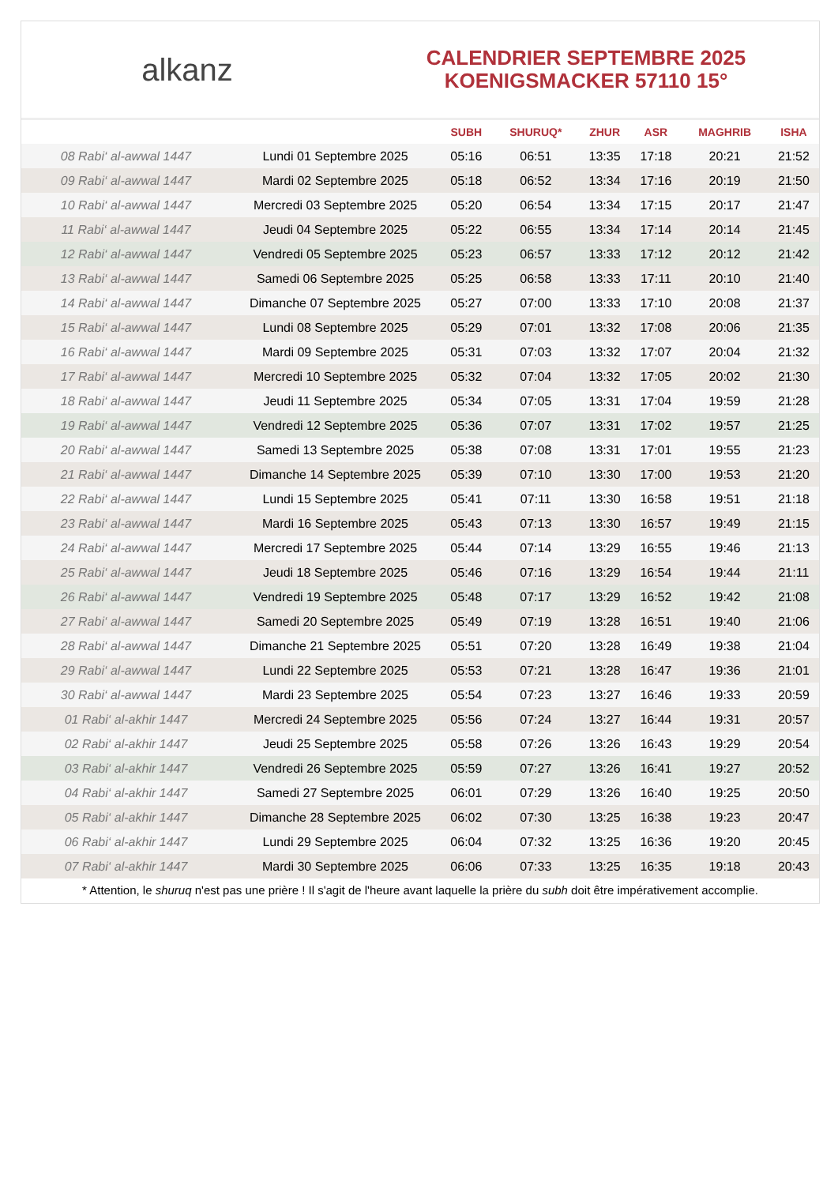alkanz
CALENDRIER SEPTEMBRE 2025
KOENIGSMACKER 57110 15°
| | | SUBH | SHURUQ* | ZHUR | ASR | MAGHRIB | ISHA |
| --- | --- | --- | --- | --- | --- | --- | --- |
| 08 Rabi‘ al-awwal 1447 | Lundi 01 Septembre 2025 | 05:16 | 06:51 | 13:35 | 17:18 | 20:21 | 21:52 |
| 09 Rabi‘ al-awwal 1447 | Mardi 02 Septembre 2025 | 05:18 | 06:52 | 13:34 | 17:16 | 20:19 | 21:50 |
| 10 Rabi‘ al-awwal 1447 | Mercredi 03 Septembre 2025 | 05:20 | 06:54 | 13:34 | 17:15 | 20:17 | 21:47 |
| 11 Rabi‘ al-awwal 1447 | Jeudi 04 Septembre 2025 | 05:22 | 06:55 | 13:34 | 17:14 | 20:14 | 21:45 |
| 12 Rabi‘ al-awwal 1447 | Vendredi 05 Septembre 2025 | 05:23 | 06:57 | 13:33 | 17:12 | 20:12 | 21:42 |
| 13 Rabi‘ al-awwal 1447 | Samedi 06 Septembre 2025 | 05:25 | 06:58 | 13:33 | 17:11 | 20:10 | 21:40 |
| 14 Rabi‘ al-awwal 1447 | Dimanche 07 Septembre 2025 | 05:27 | 07:00 | 13:33 | 17:10 | 20:08 | 21:37 |
| 15 Rabi‘ al-awwal 1447 | Lundi 08 Septembre 2025 | 05:29 | 07:01 | 13:32 | 17:08 | 20:06 | 21:35 |
| 16 Rabi‘ al-awwal 1447 | Mardi 09 Septembre 2025 | 05:31 | 07:03 | 13:32 | 17:07 | 20:04 | 21:32 |
| 17 Rabi‘ al-awwal 1447 | Mercredi 10 Septembre 2025 | 05:32 | 07:04 | 13:32 | 17:05 | 20:02 | 21:30 |
| 18 Rabi‘ al-awwal 1447 | Jeudi 11 Septembre 2025 | 05:34 | 07:05 | 13:31 | 17:04 | 19:59 | 21:28 |
| 19 Rabi‘ al-awwal 1447 | Vendredi 12 Septembre 2025 | 05:36 | 07:07 | 13:31 | 17:02 | 19:57 | 21:25 |
| 20 Rabi‘ al-awwal 1447 | Samedi 13 Septembre 2025 | 05:38 | 07:08 | 13:31 | 17:01 | 19:55 | 21:23 |
| 21 Rabi‘ al-awwal 1447 | Dimanche 14 Septembre 2025 | 05:39 | 07:10 | 13:30 | 17:00 | 19:53 | 21:20 |
| 22 Rabi‘ al-awwal 1447 | Lundi 15 Septembre 2025 | 05:41 | 07:11 | 13:30 | 16:58 | 19:51 | 21:18 |
| 23 Rabi‘ al-awwal 1447 | Mardi 16 Septembre 2025 | 05:43 | 07:13 | 13:30 | 16:57 | 19:49 | 21:15 |
| 24 Rabi‘ al-awwal 1447 | Mercredi 17 Septembre 2025 | 05:44 | 07:14 | 13:29 | 16:55 | 19:46 | 21:13 |
| 25 Rabi‘ al-awwal 1447 | Jeudi 18 Septembre 2025 | 05:46 | 07:16 | 13:29 | 16:54 | 19:44 | 21:11 |
| 26 Rabi‘ al-awwal 1447 | Vendredi 19 Septembre 2025 | 05:48 | 07:17 | 13:29 | 16:52 | 19:42 | 21:08 |
| 27 Rabi‘ al-awwal 1447 | Samedi 20 Septembre 2025 | 05:49 | 07:19 | 13:28 | 16:51 | 19:40 | 21:06 |
| 28 Rabi‘ al-awwal 1447 | Dimanche 21 Septembre 2025 | 05:51 | 07:20 | 13:28 | 16:49 | 19:38 | 21:04 |
| 29 Rabi‘ al-awwal 1447 | Lundi 22 Septembre 2025 | 05:53 | 07:21 | 13:28 | 16:47 | 19:36 | 21:01 |
| 30 Rabi‘ al-awwal 1447 | Mardi 23 Septembre 2025 | 05:54 | 07:23 | 13:27 | 16:46 | 19:33 | 20:59 |
| 01 Rabi‘ al-akhir 1447 | Mercredi 24 Septembre 2025 | 05:56 | 07:24 | 13:27 | 16:44 | 19:31 | 20:57 |
| 02 Rabi‘ al-akhir 1447 | Jeudi 25 Septembre 2025 | 05:58 | 07:26 | 13:26 | 16:43 | 19:29 | 20:54 |
| 03 Rabi‘ al-akhir 1447 | Vendredi 26 Septembre 2025 | 05:59 | 07:27 | 13:26 | 16:41 | 19:27 | 20:52 |
| 04 Rabi‘ al-akhir 1447 | Samedi 27 Septembre 2025 | 06:01 | 07:29 | 13:26 | 16:40 | 19:25 | 20:50 |
| 05 Rabi‘ al-akhir 1447 | Dimanche 28 Septembre 2025 | 06:02 | 07:30 | 13:25 | 16:38 | 19:23 | 20:47 |
| 06 Rabi‘ al-akhir 1447 | Lundi 29 Septembre 2025 | 06:04 | 07:32 | 13:25 | 16:36 | 19:20 | 20:45 |
| 07 Rabi‘ al-akhir 1447 | Mardi 30 Septembre 2025 | 06:06 | 07:33 | 13:25 | 16:35 | 19:18 | 20:43 |
* Attention, le shuruq n'est pas une prière ! Il s'agit de l'heure avant laquelle la prière du subh doit être impérativement accomplie.